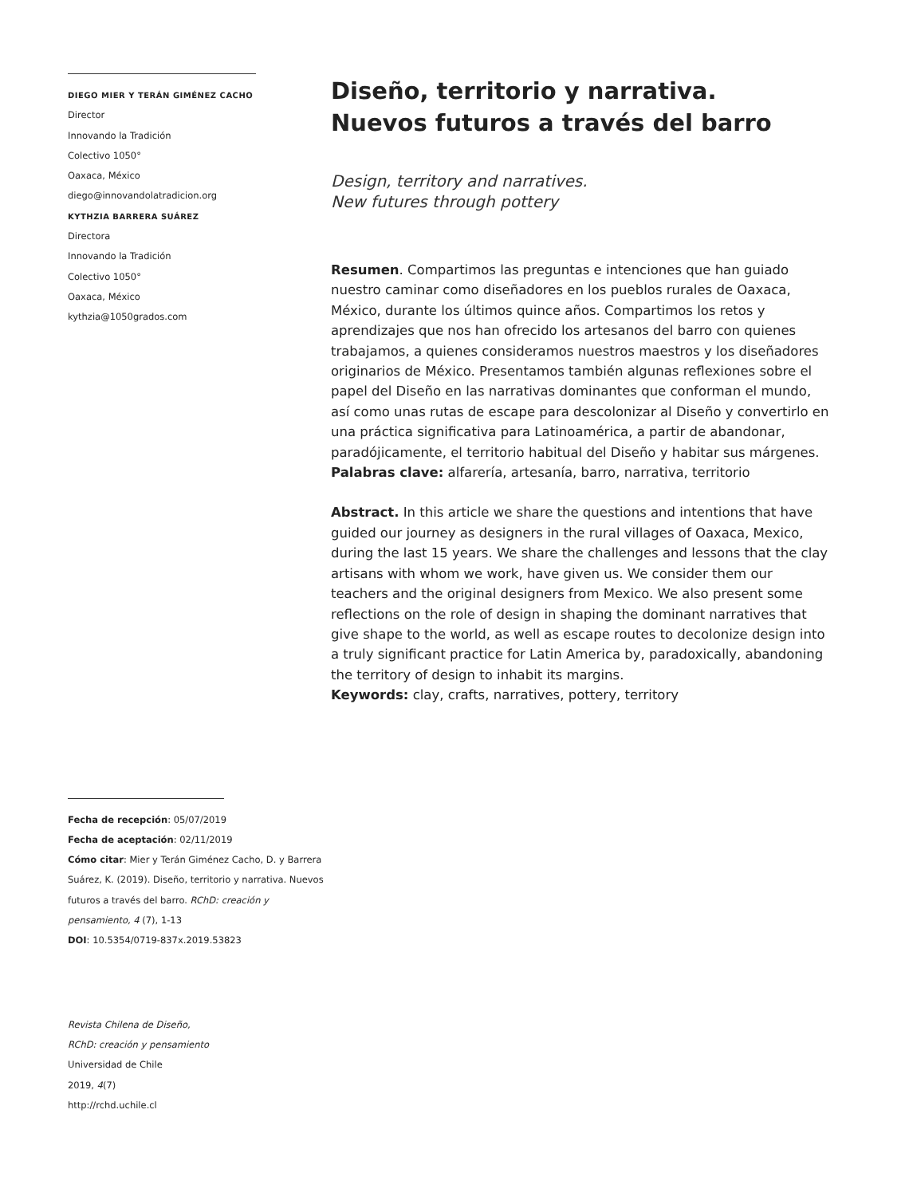DIEGO MIER Y TERÁN GIMÉNEZ CACHO
Director
Innovando la Tradición
Colectivo 1050°
Oaxaca, México
diego@innovandolatradicion.org
KYTHZIA BARRERA SUÁREZ
Directora
Innovando la Tradición
Colectivo 1050°
Oaxaca, México
kythzia@1050grados.com
Fecha de recepción: 05/07/2019
Fecha de aceptación: 02/11/2019
Cómo citar: Mier y Terán Giménez Cacho, D. y Barrera Suárez, K. (2019). Diseño, territorio y narrativa. Nuevos futuros a través del barro. RChD: creación y pensamiento, 4 (7), 1-13
DOI: 10.5354/0719-837x.2019.53823
Revista Chilena de Diseño,
RChD: creación y pensamiento
Universidad de Chile
2019, 4(7)
http://rchd.uchile.cl
Diseño, territorio y narrativa.
Nuevos futuros a través del barro
Design, territory and narratives.
New futures through pottery
Resumen. Compartimos las preguntas e intenciones que han guiado nuestro caminar como diseñadores en los pueblos rurales de Oaxaca, México, durante los últimos quince años. Compartimos los retos y aprendizajes que nos han ofrecido los artesanos del barro con quienes trabajamos, a quienes consideramos nuestros maestros y los diseñadores originarios de México. Presentamos también algunas reflexiones sobre el papel del Diseño en las narrativas dominantes que conforman el mundo, así como unas rutas de escape para descolonizar al Diseño y convertirlo en una práctica significativa para Latinoamérica, a partir de abandonar, paradójicamente, el territorio habitual del Diseño y habitar sus márgenes.
Palabras clave: alfarería, artesanía, barro, narrativa, territorio
Abstract. In this article we share the questions and intentions that have guided our journey as designers in the rural villages of Oaxaca, Mexico, during the last 15 years. We share the challenges and lessons that the clay artisans with whom we work, have given us. We consider them our teachers and the original designers from Mexico. We also present some reflections on the role of design in shaping the dominant narratives that give shape to the world, as well as escape routes to decolonize design into a truly significant practice for Latin America by, paradoxically, abandoning the territory of design to inhabit its margins.
Keywords: clay, crafts, narratives, pottery, territory